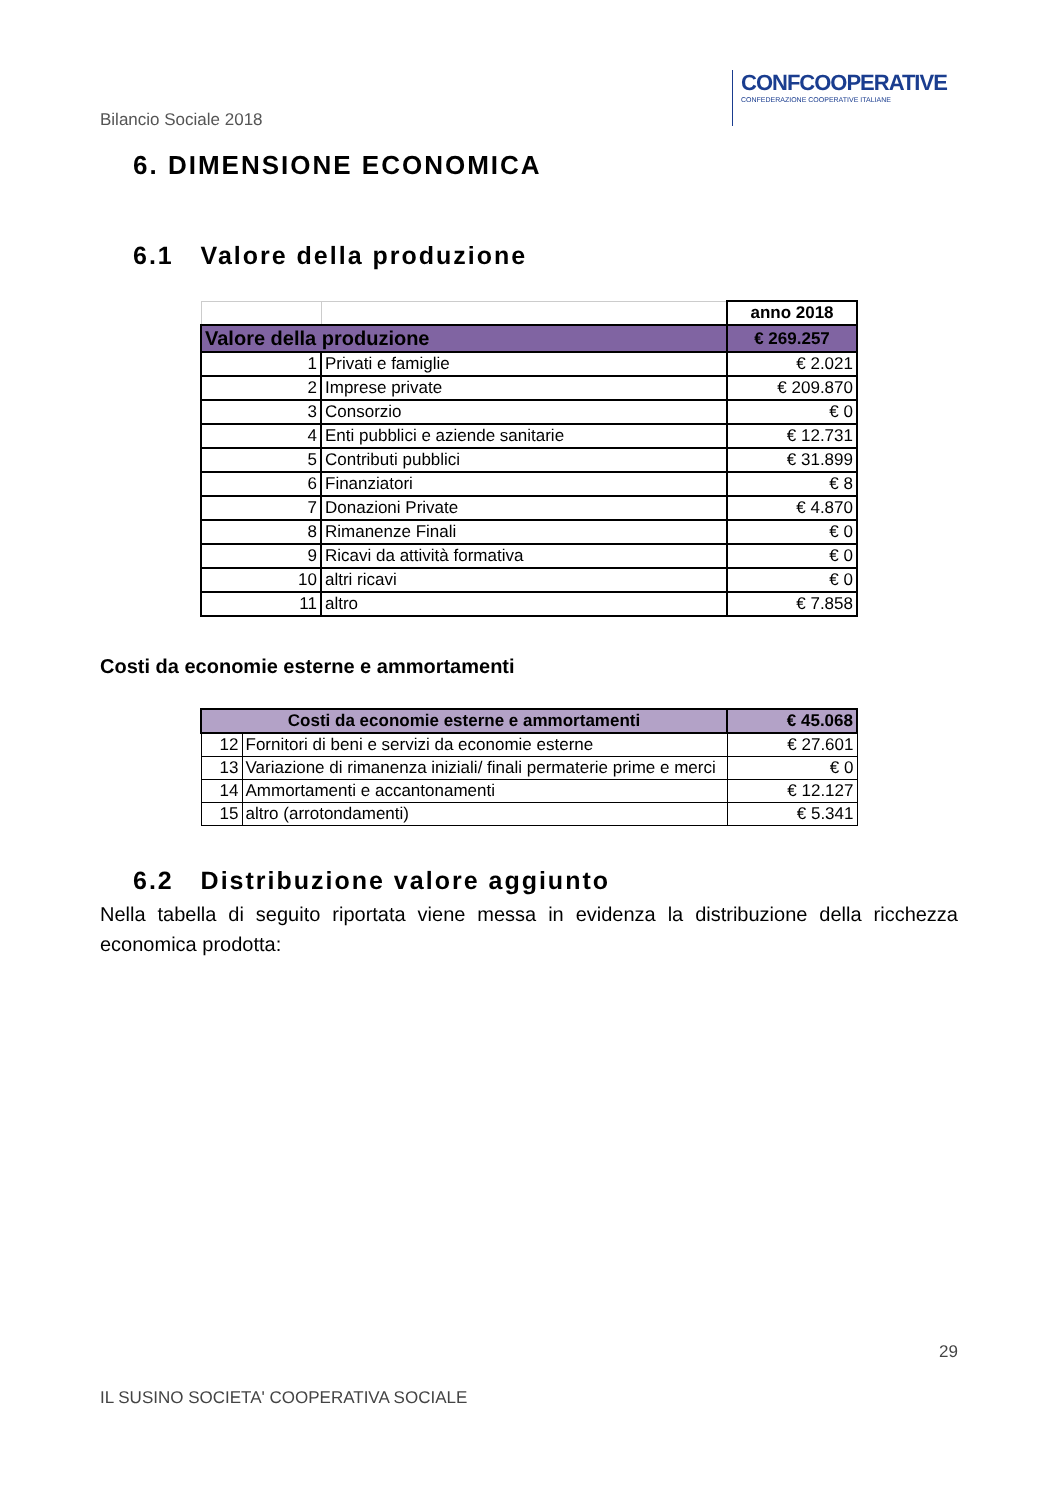CONFCOOPERATIVE
CONFEDERAZIONE COOPERATIVE ITALIANE
Bilancio Sociale 2018
6. DIMENSIONE ECONOMICA
6.1 Valore della produzione
| | | anno 2018 |
| Valore della produzione | | € 269.257 |
| 1 | Privati e famiglie | € 2.021 |
| 2 | Imprese private | € 209.870 |
| 3 | Consorzio | € 0 |
| 4 | Enti pubblici e aziende sanitarie | € 12.731 |
| 5 | Contributi pubblici | € 31.899 |
| 6 | Finanziatori | € 8 |
| 7 | Donazioni Private | € 4.870 |
| 8 | Rimanenze Finali | € 0 |
| 9 | Ricavi da attività formativa | € 0 |
| 10 | altri ricavi | € 0 |
| 11 | altro | € 7.858 |
Costi da economie esterne e ammortamenti
| Costi da economie esterne e ammortamenti | | € 45.068 |
| 12 | Fornitori di beni e servizi da economie esterne | € 27.601 |
| 13 | Variazione di rimanenza iniziali/ finali permaterie prime e merci | € 0 |
| 14 | Ammortamenti e accantonamenti | € 12.127 |
| 15 | altro (arrotondamenti) | € 5.341 |
6.2 Distribuzione valore aggiunto
Nella tabella di seguito riportata viene messa in evidenza la distribuzione della ricchezza economica prodotta:
29
IL SUSINO SOCIETA' COOPERATIVA SOCIALE